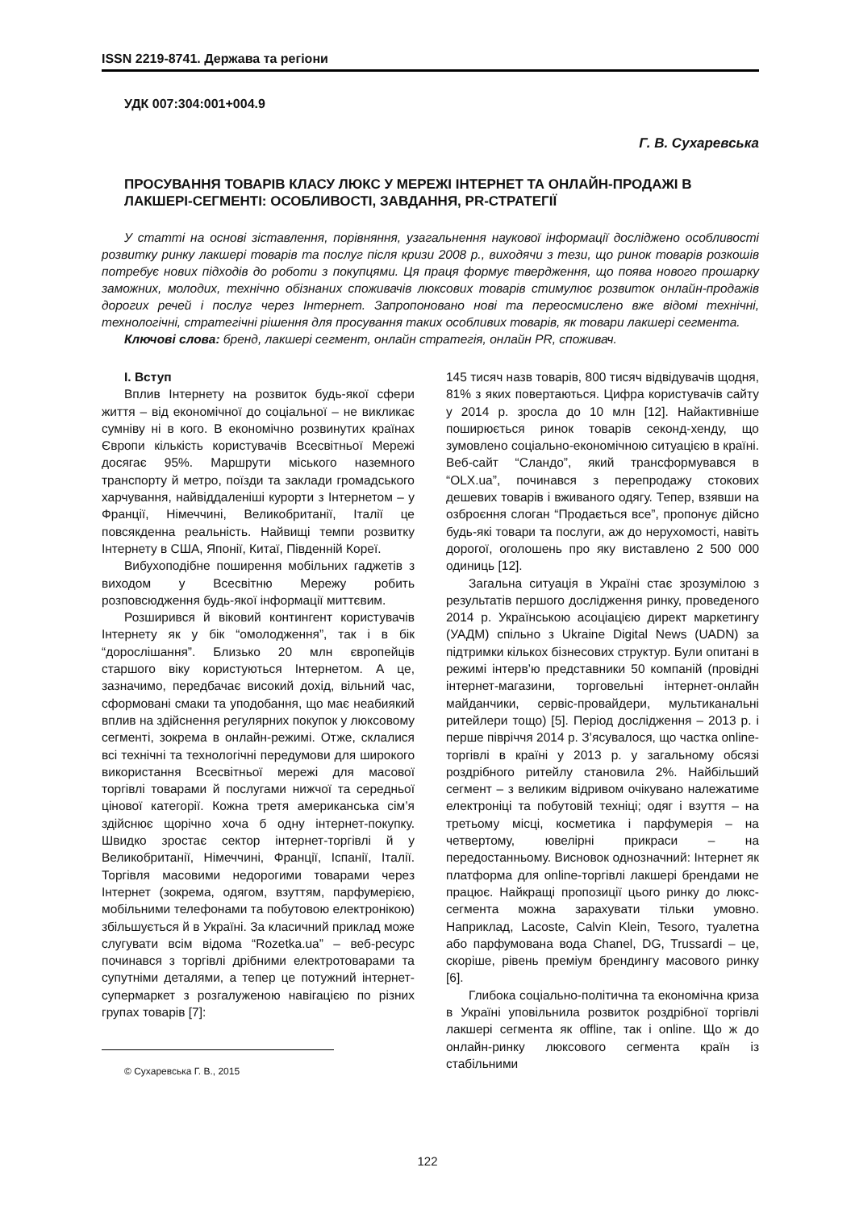ISSN 2219-8741. Держава та регіони
УДК 007:304:001+004.9
Г. В. Сухаревська
ПРОСУВАННЯ ТОВАРІВ КЛАСУ ЛЮКС У МЕРЕЖІ ІНТЕРНЕТ ТА ОНЛАЙН-ПРОДАЖІ В ЛАКШЕРІ-СЕГМЕНТІ: ОСОБЛИВОСТІ, ЗАВДАННЯ, PR-СТРАТЕГІЇ
У статті на основі зіставлення, порівняння, узагальнення наукової інформації досліджено особливості розвитку ринку лакшері товарів та послуг після кризи 2008 р., виходячи з тези, що ринок товарів розкошів потребує нових підходів до роботи з покупцями. Ця праця формує твердження, що поява нового прошарку заможних, молодих, технічно обізнаних споживачів люксових товарів стимулює розвиток онлайн-продажів дорогих речей і послуг через Інтернет. Запропоновано нові та переосмислено вже відомі технічні, технологічні, стратегічні рішення для просування таких особливих товарів, як товари лакшері сегмента.
Ключові слова: бренд, лакшері сегмент, онлайн стратегія, онлайн PR, споживач.
I. Вступ
Вплив Інтернету на розвиток будь-якої сфери життя – від економічної до соціальної – не викликає сумніву ні в кого. В економічно розвинутих країнах Європи кількість користувачів Всесвітньої Мережі досягає 95%. Маршрути міського наземного транспорту й метро, поїзди та заклади громадського харчування, найвіддаленіші курорти з Інтернетом – у Франції, Німеччині, Великобританії, Італії це повсякденна реальність. Найвищі темпи розвитку Інтернету в США, Японії, Китаї, Південній Кореї.
Вибухоподібне поширення мобільних гаджетів з виходом у Всесвітню Мережу робить розповсюдження будь-якої інформації миттєвим.
Розширився й віковий контингент користувачів Інтернету як у бік “омолодження”, так і в бік “дорослішання”. Близько 20 млн європейців старшого віку користуються Інтернетом. А це, зазначимо, передбачає високий дохід, вільний час, сформовані смаки та уподобання, що має неабиякий вплив на здійснення регулярних покупок у люксовому сегменті, зокрема в онлайн-режимі. Отже, склалися всі технічні та технологічні передумови для широкого використання Всесвітньої мережі для масової торгівлі товарами й послугами нижчої та середньої цінової категорії. Кожна третя американська сім’я здійснює щорічно хоча б одну інтернет-покупку. Швидко зростає сектор інтернет-торгівлі й у Великобританії, Німеччині, Франції, Іспанії, Італії. Торгівля масовими недорогими товарами через Інтернет (зокрема, одягом, взуттям, парфумерією, мобільними телефонами та побутовою електронікою) збільшується й в Україні. За класичний приклад може слугувати всім відома “Rozetka.ua” – веб-ресурс починався з торгівлі дрібними електротоварами та супутніми деталями, а тепер це потужний інтернет-супермаркет з розгалуженою навігацією по різних групах товарів [7]:
© Сухаревська Г. В., 2015
145 тисяч назв товарів, 800 тисяч відвідувачів щодня, 81% з яких повертаються. Цифра користувачів сайту у 2014 р. зросла до 10 млн [12]. Найактивніше поширюється ринок товарів секонд-хенду, що зумовлено соціально-економічною ситуацією в країні. Веб-сайт “Сландо”, який трансформувався в “OLX.ua”, починався з перепродажу стокових дешевих товарів і вживаного одягу. Тепер, взявши на озброєння слоган “Продається все”, пропонує дійсно будь-які товари та послуги, аж до нерухомості, навіть дорогої, оголошень про яку виставлено 2 500 000 одиниць [12].
Загальна ситуація в Україні стає зрозумілою з результатів першого дослідження ринку, проведеного 2014 р. Українською асоціацією директ маркетингу (УАДМ) спільно з Ukraine Digital News (UADN) за підтримки кількох бізнесових структур. Були опитані в режимі інтерв’ю представники 50 компаній (провідні інтернет-магазини, торговельні інтернет-онлайн майданчики, сервіс-провайдери, мультиканальні ритейлери тощо) [5]. Період дослідження – 2013 р. і перше півріччя 2014 р. З’ясувалося, що частка online-торгівлі в країні у 2013 р. у загальному обсязі роздрібного ритейлу становила 2%. Найбільший сегмент – з великим відривом очікувано належатиме електроніці та побутовій техніці; одяг і взуття – на третьому місці, косметика і парфумерія – на четвертому, ювелірні прикраси – на передостанньому. Висновок однозначний: Інтернет як платформа для online-торгівлі лакшері брендами не працює. Найкращі пропозиції цього ринку до люкс-сегмента можна зарахувати тільки умовно. Наприклад, Lacoste, Calvin Klein, Tesoro, туалетна або парфумована вода Chanel, DG, Trussardi – це, скоріше, рівень преміум брендингу масового ринку [6].
Глибока соціально-політична та економічна криза в Україні уповільнила розвиток роздрібної торгівлі лакшері сегмента як offline, так і online. Що ж до онлайн-ринку люксового сегмента країн із стабільними
122